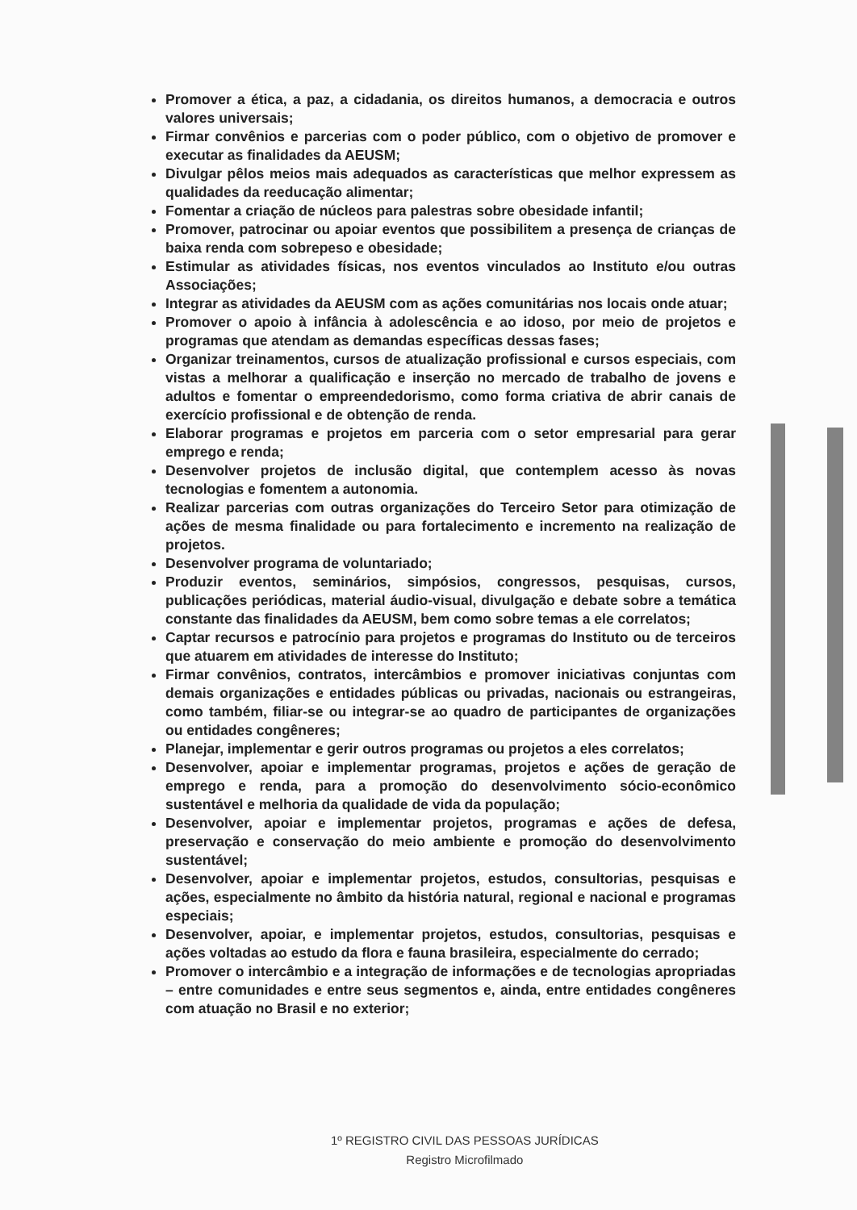Promover a ética, a paz, a cidadania, os direitos humanos, a democracia e outros valores universais;
Firmar convênios e parcerias com o poder público, com o objetivo de promover e executar as finalidades da AEUSM;
Divulgar pêlos meios mais adequados as características que melhor expressem as qualidades da reeducação alimentar;
Fomentar a criação de núcleos para palestras sobre obesidade infantil;
Promover, patrocinar ou apoiar eventos que possibilitem a presença de crianças de baixa renda com sobrepeso e obesidade;
Estimular as atividades físicas, nos eventos vinculados ao Instituto e/ou outras Associações;
Integrar as atividades da AEUSM com as ações comunitárias nos locais onde atuar;
Promover o apoio à infância à adolescência e ao idoso, por meio de projetos e programas que atendam as demandas específicas dessas fases;
Organizar treinamentos, cursos de atualização profissional e cursos especiais, com vistas a melhorar a qualificação e inserção no mercado de trabalho de jovens e adultos e fomentar o empreendedorismo, como forma criativa de abrir canais de exercício profissional e de obtenção de renda.
Elaborar programas e projetos em parceria com o setor empresarial para gerar emprego e renda;
Desenvolver projetos de inclusão digital, que contemplem acesso às novas tecnologias e fomentem a autonomia.
Realizar parcerias com outras organizações do Terceiro Setor para otimização de ações de mesma finalidade ou para fortalecimento e incremento na realização de projetos.
Desenvolver programa de voluntariado;
Produzir eventos, seminários, simpósios, congressos, pesquisas, cursos, publicações periódicas, material áudio-visual, divulgação e debate sobre a temática constante das finalidades da AEUSM, bem como sobre temas a ele correlatos;
Captar recursos e patrocínio para projetos e programas do Instituto ou de terceiros que atuarem em atividades de interesse do Instituto;
Firmar convênios, contratos, intercâmbios e promover iniciativas conjuntas com demais organizações e entidades públicas ou privadas, nacionais ou estrangeiras, como também, filiar-se ou integrar-se ao quadro de participantes de organizações ou entidades congêneres;
Planejar, implementar e gerir outros programas ou projetos a eles correlatos;
Desenvolver, apoiar e implementar programas, projetos e ações de geração de emprego e renda, para a promoção do desenvolvimento sócio-econômico sustentável e melhoria da qualidade de vida da população;
Desenvolver, apoiar e implementar projetos, programas e ações de defesa, preservação e conservação do meio ambiente e promoção do desenvolvimento sustentável;
Desenvolver, apoiar e implementar projetos, estudos, consultorias, pesquisas e ações, especialmente no âmbito da história natural, regional e nacional e programas especiais;
Desenvolver, apoiar, e implementar projetos, estudos, consultorias, pesquisas e ações voltadas ao estudo da flora e fauna brasileira, especialmente do cerrado;
Promover o intercâmbio e a integração de informações e de tecnologias apropriadas – entre comunidades e entre seus segmentos e, ainda, entre entidades congêneres com atuação no Brasil e no exterior;
1º REGISTRO CIVIL DAS PESSOAS JURÍDICAS
Registro Microfilmado